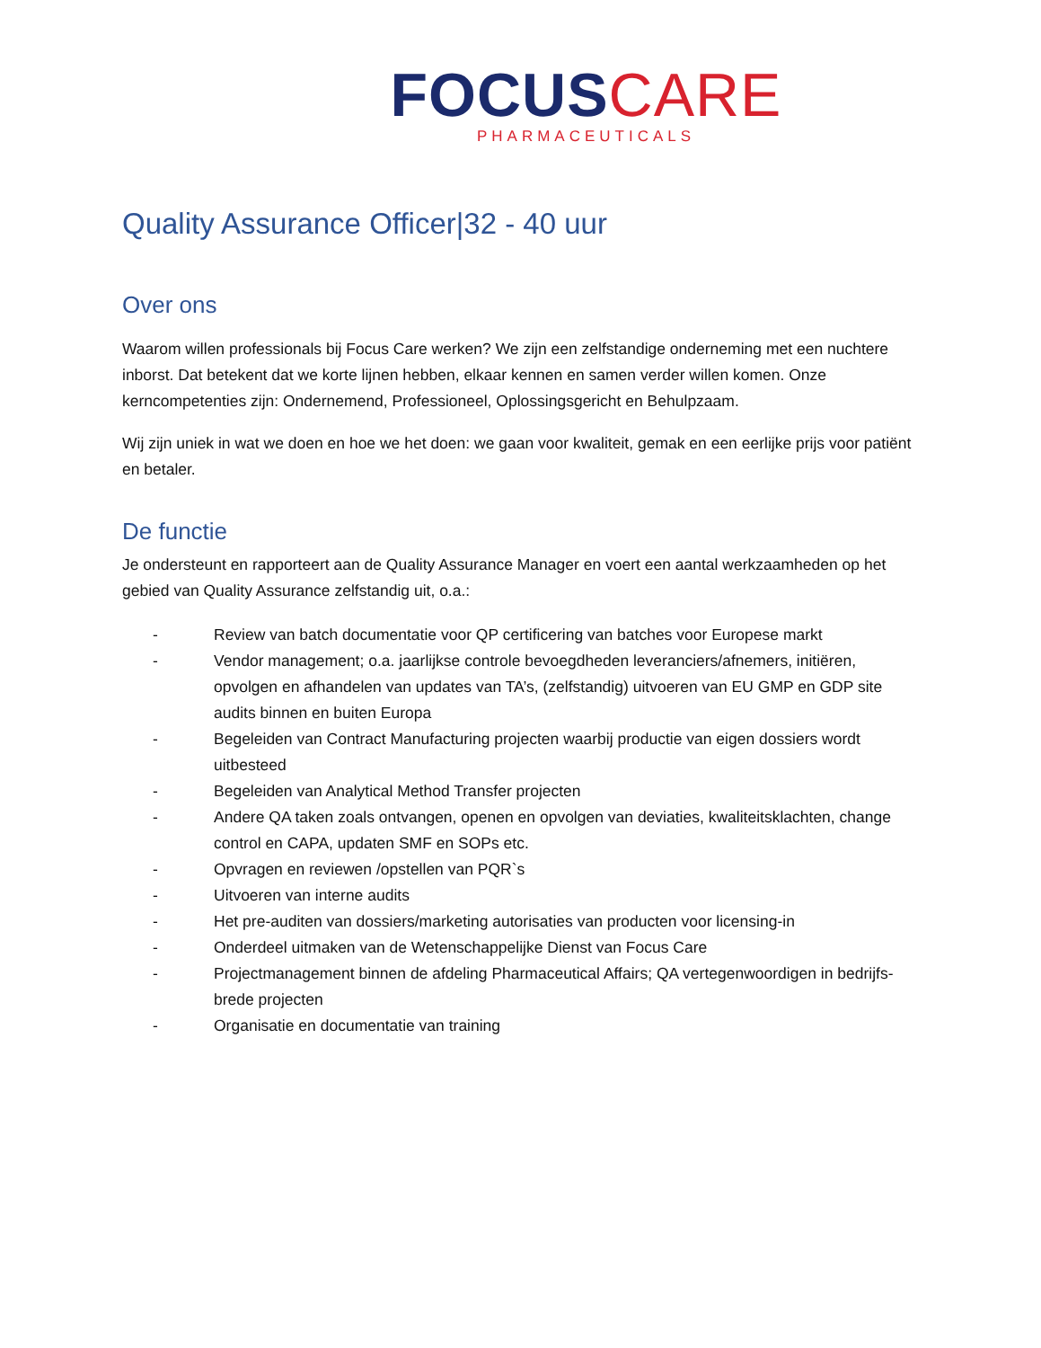FOCUS CARE
PHARMACEUTICALS
Quality Assurance Officer|32 - 40 uur
Over ons
Waarom willen professionals bij Focus Care werken? We zijn een zelfstandige onderneming met een nuchtere inborst. Dat betekent dat we korte lijnen hebben, elkaar kennen en samen verder willen komen. Onze kerncompetenties zijn: Ondernemend, Professioneel, Oplossingsgericht en Behulpzaam.
Wij zijn uniek in wat we doen en hoe we het doen: we gaan voor kwaliteit, gemak en een eerlijke prijs voor patiënt en betaler.
De functie
Je ondersteunt en rapporteert aan de Quality Assurance Manager en voert een aantal werkzaamheden op het gebied van Quality Assurance zelfstandig uit, o.a.:
- Review van batch documentatie voor QP certificering van batches voor Europese markt
- Vendor management; o.a. jaarlijkse controle bevoegdheden leveranciers/afnemers, initiëren, opvolgen en afhandelen van updates van TA’s, (zelfstandig) uitvoeren van EU GMP en GDP site audits binnen en buiten Europa
- Begeleiden van Contract Manufacturing projecten waarbij productie van eigen dossiers wordt uitbesteed
- Begeleiden van Analytical Method Transfer projecten
- Andere QA taken zoals ontvangen, openen en opvolgen van deviaties, kwaliteitsklachten, change control en CAPA, updaten SMF en SOPs etc.
- Opvragen en reviewen /opstellen van PQR`s
- Uitvoeren van interne audits
- Het pre-auditen van dossiers/marketing autorisaties van producten voor licensing-in
- Onderdeel uitmaken van de Wetenschappelijke Dienst van Focus Care
- Projectmanagement binnen de afdeling Pharmaceutical Affairs; QA vertegenwoordigen in bedrijfs-brede projecten
- Organisatie en documentatie van training